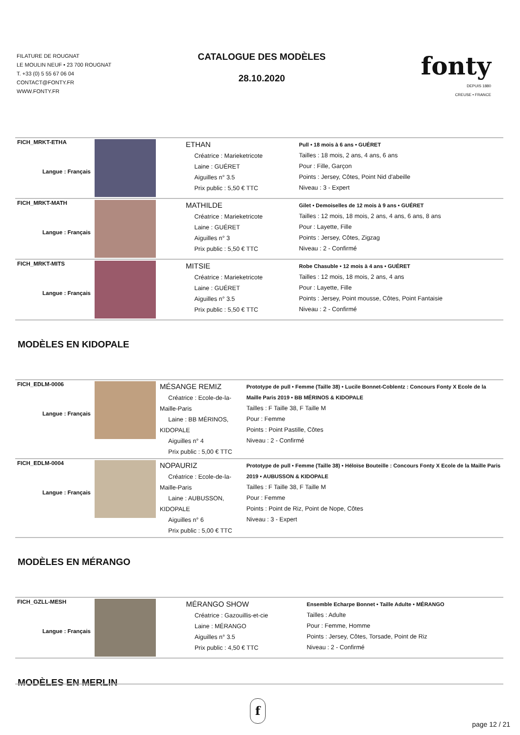FILATURE DE ROUGNAT
LE MOULIN NEUF • 23 700 ROUGNAT
T. +33 (0) 5 55 67 06 04
CONTACT@FONTY.FR
WWW.FONTY.FR
CATALOGUE DES MODÈLES
28.10.2020
fonty
DEPUIS 1880
CREUSE • FRANCE
| FICH_MRKT-ETHA Langue : Français | | ETHAN Créatrice : Marieketricote Laine : GUÉRET Aiguilles n° 3.5 Prix public : 5,50 € TTC | Pull • 18 mois à 6 ans • GUÉRET Tailles : 18 mois, 2 ans, 4 ans, 6 ans Pour : Fille, Garçon Points : Jersey, Côtes, Point Nid d'abeille Niveau : 3 - Expert |
| FICH_MRKT-MATH Langue : Français | | MATHILDE Créatrice : Marieketricote Laine : GUÉRET Aiguilles n° 3 Prix public : 5,50 € TTC | Gilet • Demoiselles de 12 mois à 9 ans • GUÉRET Tailles : 12 mois, 18 mois, 2 ans, 4 ans, 6 ans, 8 ans Pour : Layette, Fille Points : Jersey, Côtes, Zigzag Niveau : 2 - Confirmé |
| FICH_MRKT-MITS Langue : Français | | MITSIE Créatrice : Marieketricote Laine : GUÉRET Aiguilles n° 3.5 Prix public : 5,50 € TTC | Robe Chasuble • 12 mois à 4 ans • GUÉRET Tailles : 12 mois, 18 mois, 2 ans, 4 ans Pour : Layette, Fille Points : Jersey, Point mousse, Côtes, Point Fantaisie Niveau : 2 - Confirmé |
MODÈLES EN KIDOPALE
| FICH_EDLM-0006 Langue : Français | | MÉSANGE REMIZ Créatrice : Ecole-de-la-Maille-Paris Laine : BB MÉRINOS, KIDOPALE Aiguilles n° 4 Prix public : 5,00 € TTC | Prototype de pull • Femme (Taille 38) • Lucile Bonnet-Coblentz : Concours Fonty X Ecole de la Maille Paris 2019 • BB MÉRINOS & KIDOPALE Tailles : F Taille 38, F Taille M Pour : Femme Points : Point Pastille, Côtes Niveau : 2 - Confirmé |
| FICH_EDLM-0004 Langue : Français | | NOPAURIZ Créatrice : Ecole-de-la-Maille-Paris Laine : AUBUSSON, KIDOPALE Aiguilles n° 6 Prix public : 5,00 € TTC | Prototype de pull • Femme (Taille 38) • Héloïse Bouteille : Concours Fonty X Ecole de la Maille Paris 2019 • AUBUSSON & KIDOPALE Tailles : F Taille 38, F Taille M Pour : Femme Points : Point de Riz, Point de Nope, Côtes Niveau : 3 - Expert |
MODÈLES EN MÉRANGO
| FICH_GZLL-MESH Langue : Français | | MÉRANGO SHOW Créatrice : Gazouillis-et-cie Laine : MÉRANGO Aiguilles n° 3.5 Prix public : 4,50 € TTC | Ensemble Echarpe Bonnet • Taille Adulte • MÉRANGO Tailles : Adulte Pour : Femme, Homme Points : Jersey, Côtes, Torsade, Point de Riz Niveau : 2 - Confirmé |
MODÈLES EN MERLIN
f
page 12 / 21